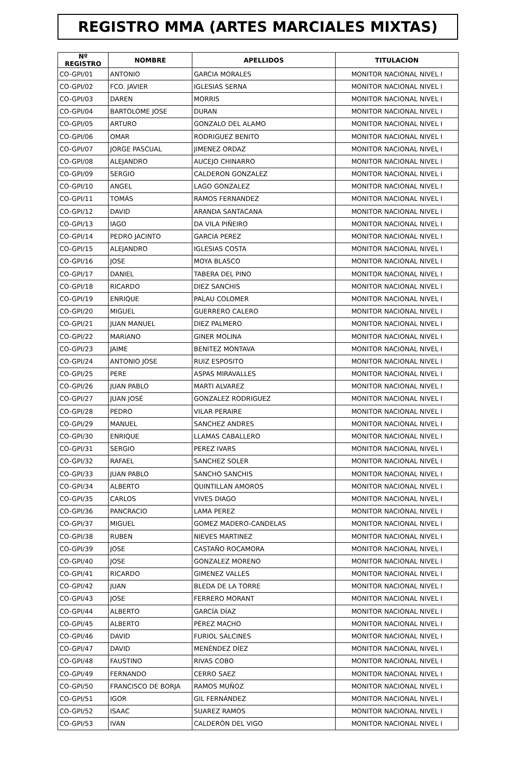REGISTRO MMA (ARTES MARCIALES MIXTAS)
| Nº REGISTRO | NOMBRE | APELLIDOS | TITULACION |
| --- | --- | --- | --- |
| CO-GPI/01 | ANTONIO | GARCIA MORALES | MONITOR NACIONAL NIVEL I |
| CO-GPI/02 | FCO. JAVIER | IGLESIAS SERNA | MONITOR NACIONAL NIVEL I |
| CO-GPI/03 | DAREN | MORRIS | MONITOR NACIONAL NIVEL I |
| CO-GPI/04 | BARTOLOME JOSE | DURAN | MONITOR NACIONAL NIVEL I |
| CO-GPI/05 | ARTURO | GONZALO DEL ALAMO | MONITOR NACIONAL NIVEL I |
| CO-GPI/06 | OMAR | RODRIGUEZ BENITO | MONITOR NACIONAL NIVEL I |
| CO-GPI/07 | JORGE PASCUAL | JIMENEZ ORDAZ | MONITOR NACIONAL NIVEL I |
| CO-GPI/08 | ALEJANDRO | AUCEJO CHINARRO | MONITOR NACIONAL NIVEL I |
| CO-GPI/09 | SERGIO | CALDERON GONZALEZ | MONITOR NACIONAL NIVEL I |
| CO-GPI/10 | ANGEL | LAGO GONZALEZ | MONITOR NACIONAL NIVEL I |
| CO-GPI/11 | TOMÁS | RAMOS FERNANDEZ | MONITOR NACIONAL NIVEL I |
| CO-GPI/12 | DAVID | ARANDA SANTACANA | MONITOR NACIONAL NIVEL I |
| CO-GPI/13 | IAGO | DA VILA PIÑEIRO | MONITOR NACIONAL NIVEL I |
| CO-GPI/14 | PEDRO JACINTO | GARCIA PEREZ | MONITOR NACIONAL NIVEL I |
| CO-GPI/15 | ALEJANDRO | IGLESIAS COSTA | MONITOR NACIONAL NIVEL I |
| CO-GPI/16 | JOSE | MOYA BLASCO | MONITOR NACIONAL NIVEL I |
| CO-GPI/17 | DANIEL | TABERA DEL PINO | MONITOR NACIONAL NIVEL I |
| CO-GPI/18 | RICARDO | DIEZ SANCHIS | MONITOR NACIONAL NIVEL I |
| CO-GPI/19 | ENRIQUE | PALAU COLOMER | MONITOR NACIONAL NIVEL I |
| CO-GPI/20 | MIGUEL | GUERRERO CALERO | MONITOR NACIONAL NIVEL I |
| CO-GPI/21 | JUAN MANUEL | DIEZ PALMERO | MONITOR NACIONAL NIVEL I |
| CO-GPI/22 | MARIANO | GINER MOLINA | MONITOR NACIONAL NIVEL I |
| CO-GPI/23 | JAIME | BENITEZ MONTAVA | MONITOR NACIONAL NIVEL I |
| CO-GPI/24 | ANTONIO JOSE | RUIZ ESPOSITO | MONITOR NACIONAL NIVEL I |
| CO-GPI/25 | PERE | ASPAS MIRAVALLES | MONITOR NACIONAL NIVEL I |
| CO-GPI/26 | JUAN PABLO | MARTI ALVAREZ | MONITOR NACIONAL NIVEL I |
| CO-GPI/27 | JUAN JOSÉ | GONZALEZ RODRIGUEZ | MONITOR NACIONAL NIVEL I |
| CO-GPI/28 | PEDRO | VILAR PERAIRE | MONITOR NACIONAL NIVEL I |
| CO-GPI/29 | MANUEL | SANCHEZ ANDRES | MONITOR NACIONAL NIVEL I |
| CO-GPI/30 | ENRIQUE | LLAMAS CABALLERO | MONITOR NACIONAL NIVEL I |
| CO-GPI/31 | SERGIO | PEREZ IVARS | MONITOR NACIONAL NIVEL I |
| CO-GPI/32 | RAFAEL | SANCHEZ SOLER | MONITOR NACIONAL NIVEL I |
| CO-GPI/33 | JUAN PABLO | SANCHO SANCHIS | MONITOR NACIONAL NIVEL I |
| CO-GPI/34 | ALBERTO | QUINTILLAN AMOROS | MONITOR NACIONAL NIVEL I |
| CO-GPI/35 | CARLOS | VIVES DIAGO | MONITOR NACIONAL NIVEL I |
| CO-GPI/36 | PANCRACIO | LAMA PEREZ | MONITOR NACIONAL NIVEL I |
| CO-GPI/37 | MIGUEL | GOMEZ MADERO-CANDELAS | MONITOR NACIONAL NIVEL I |
| CO-GPI/38 | RUBEN | NIEVES MARTINEZ | MONITOR NACIONAL NIVEL I |
| CO-GPI/39 | JOSE | CASTAÑO ROCAMORA | MONITOR NACIONAL NIVEL I |
| CO-GPI/40 | JOSE | GONZALEZ MORENO | MONITOR NACIONAL NIVEL I |
| CO-GPI/41 | RICARDO | GIMENEZ VALLES | MONITOR NACIONAL NIVEL I |
| CO-GPI/42 | JUAN | BLEDA DE LA TORRE | MONITOR NACIONAL NIVEL I |
| CO-GPI/43 | JOSE | FERRERO MORANT | MONITOR NACIONAL NIVEL I |
| CO-GPI/44 | ALBERTO | GARCÍA DÍAZ | MONITOR NACIONAL NIVEL I |
| CO-GPI/45 | ALBERTO | PÉREZ MACHO | MONITOR NACIONAL NIVEL I |
| CO-GPI/46 | DAVID | FURIOL SALCINES | MONITOR NACIONAL NIVEL I |
| CO-GPI/47 | DAVID | MENÉNDEZ DÍEZ | MONITOR NACIONAL NIVEL I |
| CO-GPI/48 | FAUSTINO | RIVAS COBO | MONITOR NACIONAL NIVEL I |
| CO-GPI/49 | FERNANDO | CERRO SAEZ | MONITOR NACIONAL NIVEL I |
| CO-GPI/50 | FRANCISCO DE BORJA | RAMOS MUÑOZ | MONITOR NACIONAL NIVEL I |
| CO-GPI/51 | IGOR | GIL FERNÁNDEZ | MONITOR NACIONAL NIVEL I |
| CO-GPI/52 | ISAAC | SUAREZ RAMOS | MONITOR NACIONAL NIVEL I |
| CO-GPI/53 | IVAN | CALDERÓN DEL VIGO | MONITOR NACIONAL NIVEL I |